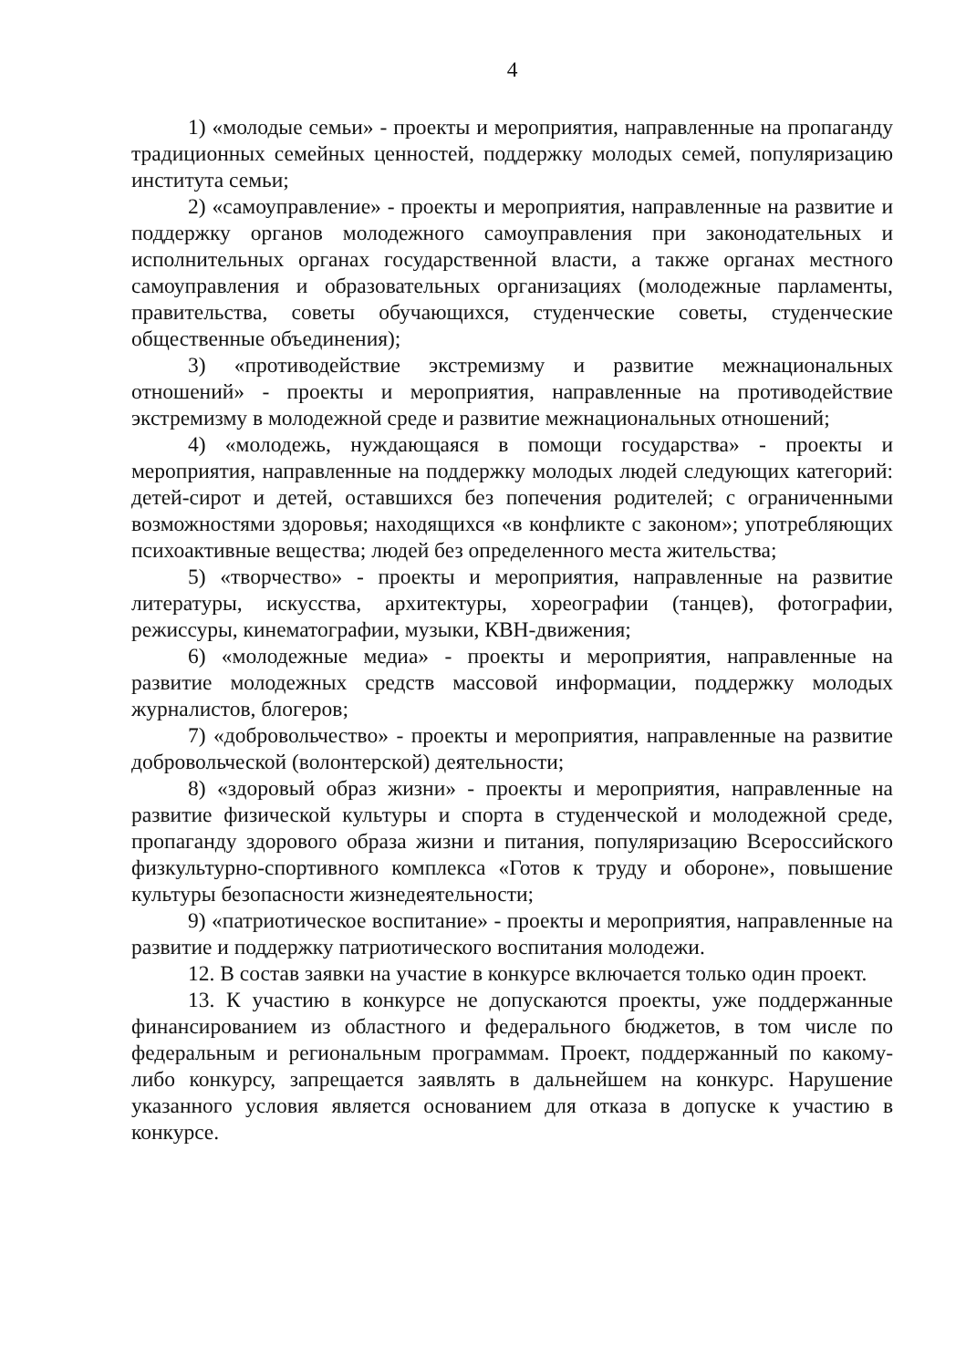4
1) «молодые семьи» - проекты и мероприятия, направленные на пропаганду традиционных семейных ценностей, поддержку молодых семей, популяризацию института семьи;
2) «самоуправление» - проекты и мероприятия, направленные на развитие и поддержку органов молодежного самоуправления при законодательных и исполнительных органах государственной власти, а также органах местного самоуправления и образовательных организациях (молодежные парламенты, правительства, советы обучающихся, студенческие советы, студенческие общественные объединения);
3) «противодействие экстремизму и развитие межнациональных отношений» - проекты и мероприятия, направленные на противодействие экстремизму в молодежной среде и развитие межнациональных отношений;
4) «молодежь, нуждающаяся в помощи государства» - проекты и мероприятия, направленные на поддержку молодых людей следующих категорий: детей-сирот и детей, оставшихся без попечения родителей; с ограниченными возможностями здоровья; находящихся «в конфликте с законом»; употребляющих психоактивные вещества; людей без определенного места жительства;
5) «творчество» - проекты и мероприятия, направленные на развитие литературы, искусства, архитектуры, хореографии (танцев), фотографии, режиссуры, кинематографии, музыки, КВН-движения;
6) «молодежные медиа» - проекты и мероприятия, направленные на развитие молодежных средств массовой информации, поддержку молодых журналистов, блогеров;
7) «добровольчество» - проекты и мероприятия, направленные на развитие добровольческой (волонтерской) деятельности;
8) «здоровый образ жизни» - проекты и мероприятия, направленные на развитие физической культуры и спорта в студенческой и молодежной среде, пропаганду здорового образа жизни и питания, популяризацию Всероссийского физкультурно-спортивного комплекса «Готов к труду и обороне», повышение культуры безопасности жизнедеятельности;
9) «патриотическое воспитание» - проекты и мероприятия, направленные на развитие и поддержку патриотического воспитания молодежи.
12. В состав заявки на участие в конкурсе включается только один проект.
13. К участию в конкурсе не допускаются проекты, уже поддержанные финансированием из областного и федерального бюджетов, в том числе по федеральным и региональным программам. Проект, поддержанный по какому-либо конкурсу, запрещается заявлять в дальнейшем на конкурс. Нарушение указанного условия является основанием для отказа в допуске к участию в конкурсе.